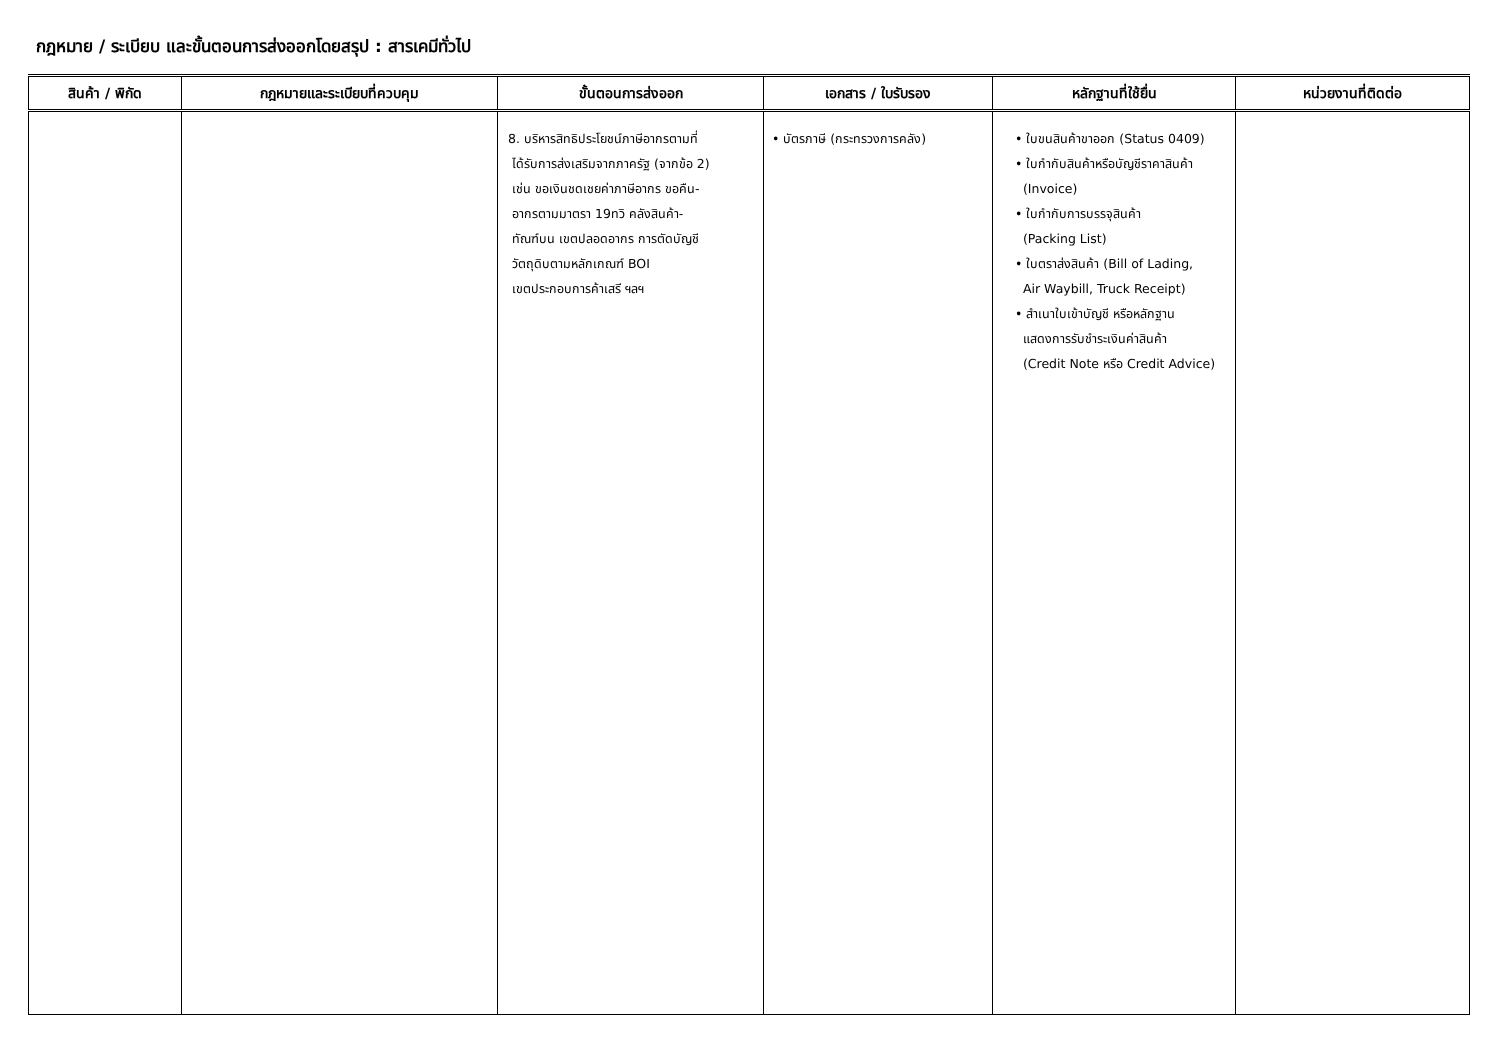กฎหมาย / ระเบียบ และขั้นตอนการส่งออกโดยสรุป : สารเคมีทั่วไป
| สินค้า / พิกัด | กฎหมายและระเบียบที่ควบคุม | ขั้นตอนการส่งออก | เอกสาร / ใบรับรอง | หลักฐานที่ใช้ยื่น | หน่วยงานที่ติดต่อ |
| --- | --- | --- | --- | --- | --- |
| | | 8. บริหารสิทธิประโยชน์ภาษีอากรตามที่ ได้รับการส่งเสริมจากภาครัฐ (จากข้อ 2) เช่น ขอเงินชดเชยค่าภาษีอากร ขอคืน- อากรตามมาตรา 19ทวิ คลังสินค้า- ทัณฑ์บน เขตปลอดอากร การตัดบัญชี วัตถุดิบตามหลักเกณฑ์ BOI เขตประกอบการค้าเสรี ฯลฯ | • บัตรภาษี (กระทรวงการคลัง) | • ใบขนสินค้าขาออก (Status 0409) • ใบกำกับสินค้าหรือบัญชีราคาสินค้า (Invoice) • ใบกำกับการบรรจุสินค้า (Packing List) • ใบตราส่งสินค้า (Bill of Lading, Air Waybill, Truck Receipt) • สำเนาใบเข้าบัญชี หรือหลักฐาน แสดงการรับชำระเงินค่าสินค้า (Credit Note หรือ Credit Advice) | |